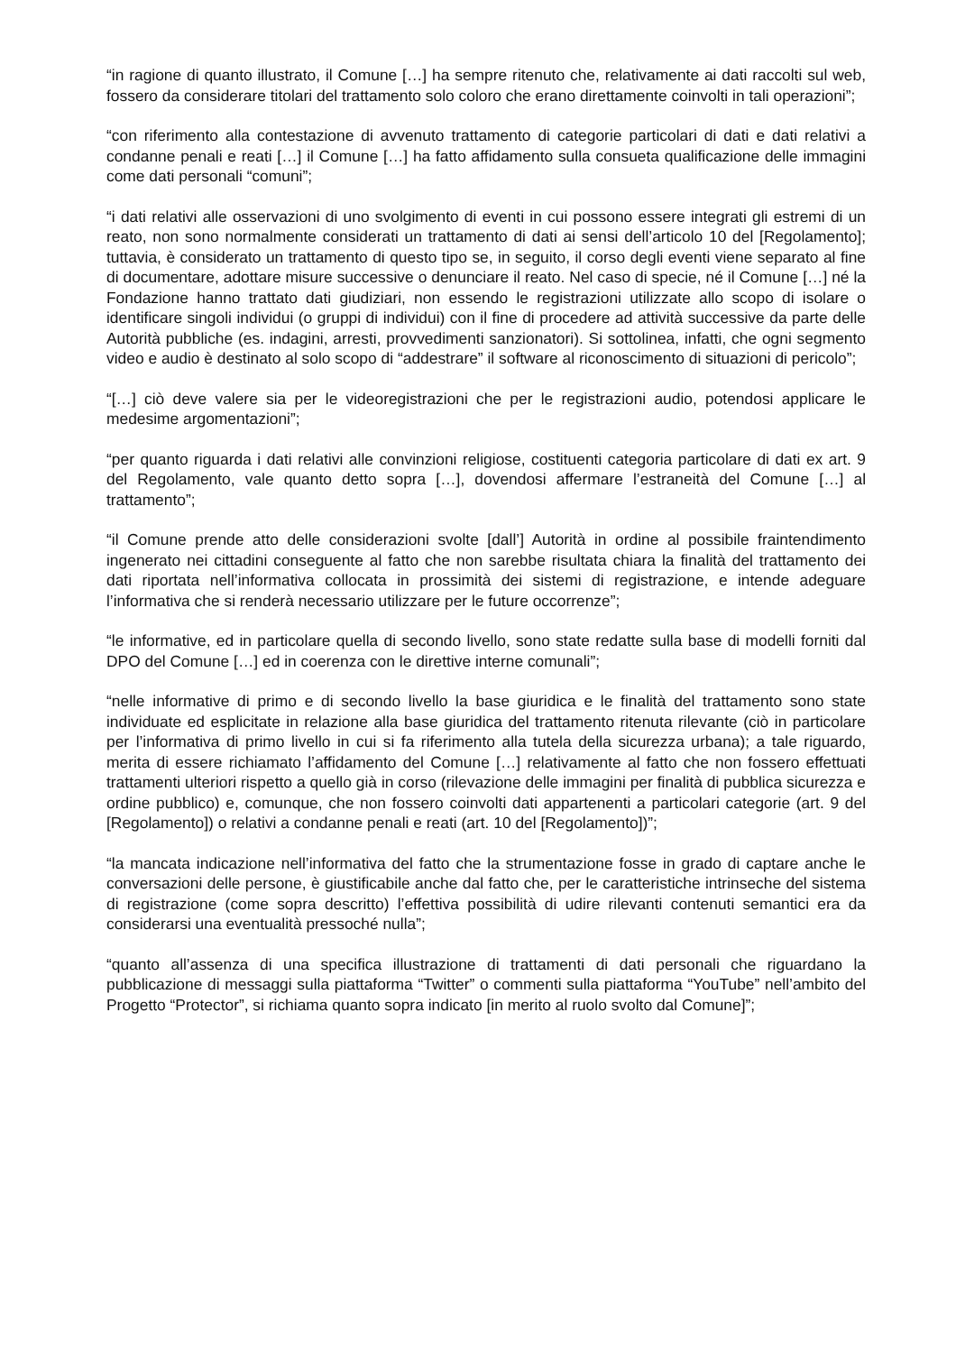“in ragione di quanto illustrato, il Comune […] ha sempre ritenuto che, relativamente ai dati raccolti sul web, fossero da considerare titolari del trattamento solo coloro che erano direttamente coinvolti in tali operazioni”;
“con riferimento alla contestazione di avvenuto trattamento di categorie particolari di dati e dati relativi a condanne penali e reati […] il Comune […] ha fatto affidamento sulla consueta qualificazione delle immagini come dati personali “comuni”;
“i dati relativi alle osservazioni di uno svolgimento di eventi in cui possono essere integrati gli estremi di un reato, non sono normalmente considerati un trattamento di dati ai sensi dell’articolo 10 del [Regolamento]; tuttavia, è considerato un trattamento di questo tipo se, in seguito, il corso degli eventi viene separato al fine di documentare, adottare misure successive o denunciare il reato. Nel caso di specie, né il Comune […] né la Fondazione hanno trattato dati giudiziari, non essendo le registrazioni utilizzate allo scopo di isolare o identificare singoli individui (o gruppi di individui) con il fine di procedere ad attività successive da parte delle Autorità pubbliche (es. indagini, arresti, provvedimenti sanzionatori). Si sottolinea, infatti, che ogni segmento video e audio è destinato al solo scopo di “addestrare” il software al riconoscimento di situazioni di pericolo”;
“[…] ciò deve valere sia per le videoregistrazioni che per le registrazioni audio, potendosi applicare le medesime argomentazioni”;
“per quanto riguarda i dati relativi alle convinzioni religiose, costituenti categoria particolare di dati ex art. 9 del Regolamento, vale quanto detto sopra […], dovendosi affermare l’estraneità del Comune […] al trattamento”;
“il Comune prende atto delle considerazioni svolte [dall’] Autorità in ordine al possibile fraintendimento ingenerato nei cittadini conseguente al fatto che non sarebbe risultata chiara la finalità del trattamento dei dati riportata nell’informativa collocata in prossimità dei sistemi di registrazione, e intende adeguare l’informativa che si renderà necessario utilizzare per le future occorrenze”;
“le informative, ed in particolare quella di secondo livello, sono state redatte sulla base di modelli forniti dal DPO del Comune […] ed in coerenza con le direttive interne comunali”;
“nelle informative di primo e di secondo livello la base giuridica e le finalità del trattamento sono state individuate ed esplicitate in relazione alla base giuridica del trattamento ritenuta rilevante (ciò in particolare per l’informativa di primo livello in cui si fa riferimento alla tutela della sicurezza urbana); a tale riguardo, merita di essere richiamato l’affidamento del Comune […] relativamente al fatto che non fossero effettuati trattamenti ulteriori rispetto a quello già in corso (rilevazione delle immagini per finalità di pubblica sicurezza e ordine pubblico) e, comunque, che non fossero coinvolti dati appartenenti a particolari categorie (art. 9 del [Regolamento]) o relativi a condanne penali e reati (art. 10 del [Regolamento])”;
“la mancata indicazione nell’informativa del fatto che la strumentazione fosse in grado di captare anche le conversazioni delle persone, è giustificabile anche dal fatto che, per le caratteristiche intrinseche del sistema di registrazione (come sopra descritto) l’effettiva possibilità di udire rilevanti contenuti semantici era da considerarsi una eventualità pressoché nulla”;
“quanto all’assenza di una specifica illustrazione di trattamenti di dati personali che riguardano la pubblicazione di messaggi sulla piattaforma “Twitter” o commenti sulla piattaforma “YouTube” nell’ambito del Progetto “Protector”, si richiama quanto sopra indicato [in merito al ruolo svolto dal Comune]”;